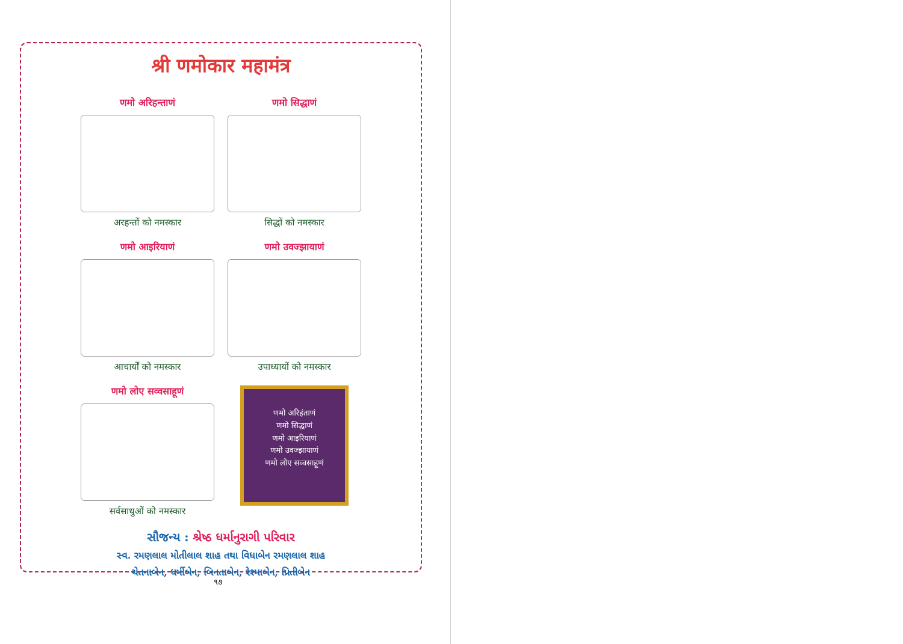श्री णमोकार महामंत्र
णमो अरिहन्ताणं
अरहन्तों को नमस्कार
णमो सिद्धाणं
सिद्धों को नमस्कार
णमो आइरियाणं
आचार्यों को नमस्कार
णमो उवज्झायाणं
उपाध्यायों को नमस्कार
णमो लोए सव्वसाहूणं
सर्वसाधुओं को नमस्कार
णमो अरिहंताणं
णमो सिद्धाणं
णमो आइरियाणं
णमो उवज्झायाणं
णमो लोए सव्वसाहूणं
સૌજન્ય : શ્રેષ્ઠ ધર્માનુરાગી પરિવાર
સ્વ. રમણલાલ મોતીલાલ શાહ તથા વિધાબેન રમણલાલ શાહ
ચેતનાબેન, ધર્મીબેન, બિનતાબેન, રેશ્માબેન, પ્રિતીબેન
૧૭